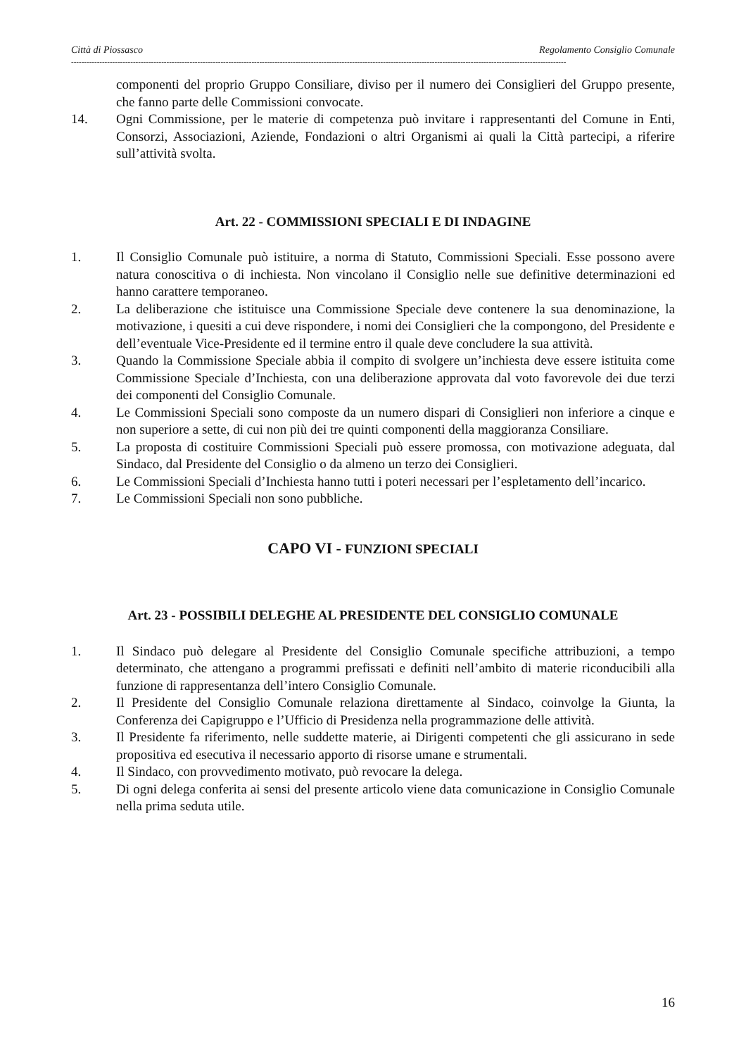Città di Piossasco Regolamento Consiglio Comunale
------------------------------------------------------------------------------------------------------------------------------------------------------------------------------------------------
componenti del proprio Gruppo Consiliare, diviso per il numero dei Consiglieri del Gruppo presente, che fanno parte delle Commissioni convocate.
14. Ogni Commissione, per le materie di competenza può invitare i rappresentanti del Comune in Enti, Consorzi, Associazioni, Aziende, Fondazioni o altri Organismi ai quali la Città partecipi, a riferire sull’attività svolta.
Art. 22 - COMMISSIONI SPECIALI E DI INDAGINE
1. Il Consiglio Comunale può istituire, a norma di Statuto, Commissioni Speciali. Esse possono avere natura conoscitiva o di inchiesta. Non vincolano il Consiglio nelle sue definitive determinazioni ed hanno carattere temporaneo.
2. La deliberazione che istituisce una Commissione Speciale deve contenere la sua denominazione, la motivazione, i quesiti a cui deve rispondere, i nomi dei Consiglieri che la compongono, del Presidente e dell’eventuale Vice-Presidente ed il termine entro il quale deve concludere la sua attività.
3. Quando la Commissione Speciale abbia il compito di svolgere un’inchiesta deve essere istituita come Commissione Speciale d’Inchiesta, con una deliberazione approvata dal voto favorevole dei due terzi dei componenti del Consiglio Comunale.
4. Le Commissioni Speciali sono composte da un numero dispari di Consiglieri non inferiore a cinque e non superiore a sette, di cui non più dei tre quinti componenti della maggioranza Consiliare.
5. La proposta di costituire Commissioni Speciali può essere promossa, con motivazione adeguata, dal Sindaco, dal Presidente del Consiglio o da almeno un terzo dei Consiglieri.
6. Le Commissioni Speciali d’Inchiesta hanno tutti i poteri necessari per l’espletamento dell’incarico.
7. Le Commissioni Speciali non sono pubbliche.
CAPO VI - FUNZIONI SPECIALI
Art. 23 - POSSIBILI DELEGHE AL PRESIDENTE DEL CONSIGLIO COMUNALE
1. Il Sindaco può delegare al Presidente del Consiglio Comunale specifiche attribuzioni, a tempo determinato, che attengano a programmi prefissati e definiti nell’ambito di materie riconducibili alla funzione di rappresentanza dell’intero Consiglio Comunale.
2. Il Presidente del Consiglio Comunale relaziona direttamente al Sindaco, coinvolge la Giunta, la Conferenza dei Capigruppo e l’Ufficio di Presidenza nella programmazione delle attività.
3. Il Presidente fa riferimento, nelle suddette materie, ai Dirigenti competenti che gli assicurano in sede propositiva ed esecutiva il necessario apporto di risorse umane e strumentali.
4. Il Sindaco, con provvedimento motivato, può revocare la delega.
5. Di ogni delega conferita ai sensi del presente articolo viene data comunicazione in Consiglio Comunale nella prima seduta utile.
16